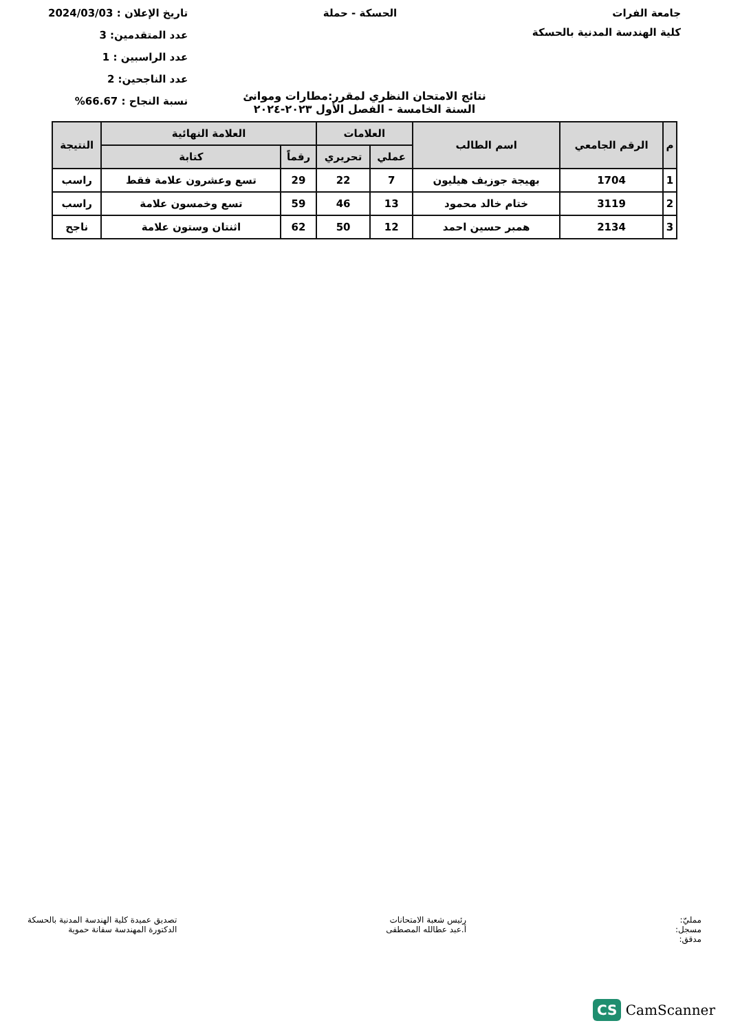جامعة الفرات
كلية الهندسة المدنية بالحسكة
الحسكة - حملة تاريخ الإعلان : 2024/03/03
عدد المتقدمين: 3
عدد الراسبين : 1
عدد الناجحين: 2
نسبة النجاح : 66.67%
نتائج الامتحان النظري لمقرر:مطارات وموانئ
السنة الخامسة - الفصل الأول ٢٠٢٣-٢٠٢٤
| م | الرقم الجامعي | اسم الطالب | العلامات | | العلامة النهائية | | النتيجة |
| --- | --- | --- | --- | --- | --- | --- | --- |
| | | | عملي | تحريري | رقماً | كتابة | |
| 1 | 1704 | بهيجة جوزيف هيليون | 7 | 22 | 29 | تسع وعشرون علامة فقط | راسب |
| 2 | 3119 | ختام خالد محمود | 13 | 46 | 59 | تسع وخمسون علامة | راسب |
| 3 | 2134 | همبر حسين احمد | 12 | 50 | 62 | اثنتان وستون علامة | ناجح |
ممليّ:
مسجل:
مدقق:
رئيس شعبة الامتحانات
أ.عبد عطالله المصطفى
تصديق عميدة كلية الهندسة المدنية بالحسكة
الدكتورة المهندسة سفانة حموية
CS CamScanner